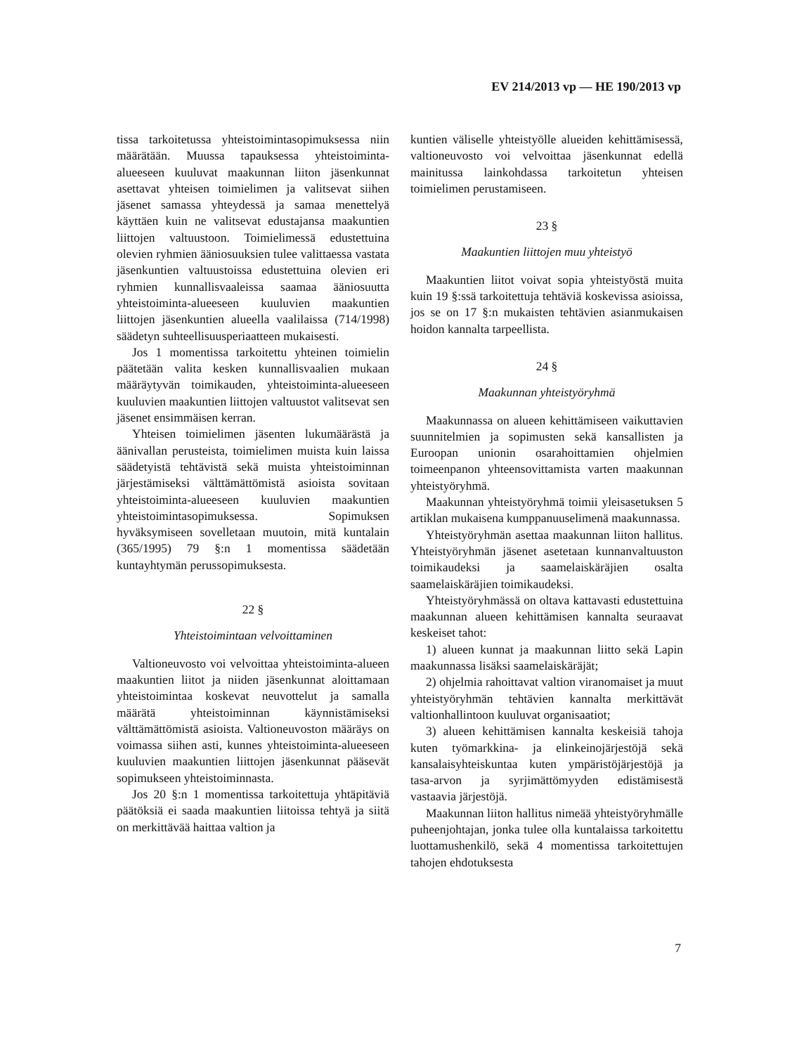EV 214/2013 vp — HE 190/2013 vp
tissa tarkoitetussa yhteistoimintasopimuksessa niin määrätään. Muussa tapauksessa yhteistoiminta-alueeseen kuuluvat maakunnan liiton jäsenkunnat asettavat yhteisen toimielimen ja valitsevat siihen jäsenet samassa yhteydessä ja samaa menettelyä käyttäen kuin ne valitsevat edustajansa maakuntien liittojen valtuustoon. Toimielimessä edustettuina olevien ryhmien ääniosuuksien tulee valittaessa vastata jäsenkuntien valtuustoissa edustettuina olevien eri ryhmien kunnallisvaaleissa saamaa ääniosuutta yhteistoiminta-alueeseen kuuluvien maakuntien liittojen jäsenkuntien alueella vaalilaissa (714/1998) säädetyn suhteellisuusperiaatteen mukaisesti.
Jos 1 momentissa tarkoitettu yhteinen toimielin päätetään valita kesken kunnallisvaalien mukaan määräytyvän toimikauden, yhteistoiminta-alueeseen kuuluvien maakuntien liittojen valtuustot valitsevat sen jäsenet ensimmäisen kerran.
Yhteisen toimielimen jäsenten lukumäärästä ja äänivallan perusteista, toimielimen muista kuin laissa säädetyistä tehtävistä sekä muista yhteistoiminnan järjestämiseksi välttämättömistä asioista sovitaan yhteistoiminta-alueeseen kuuluvien maakuntien yhteistoimintasopimuksessa. Sopimuksen hyväksymiseen sovelletaan muutoin, mitä kuntalain (365/1995) 79 §:n 1 momentissa säädetään kuntayhtymän perussopimuksesta.
22 §
Yhteistoimintaan velvoittaminen
Valtioneuvosto voi velvoittaa yhteistoiminta-alueen maakuntien liitot ja niiden jäsenkunnat aloittamaan yhteistoimintaa koskevat neuvottelut ja samalla määrätä yhteistoiminnan käynnistämiseksi välttämättömistä asioista. Valtioneuvoston määräys on voimassa siihen asti, kunnes yhteistoiminta-alueeseen kuuluvien maakuntien liittojen jäsenkunnat pääsevät sopimukseen yhteistoiminnasta.
Jos 20 §:n 1 momentissa tarkoitettuja yhtäpitäviä päätöksiä ei saada maakuntien liitoissa tehtyä ja siitä on merkittävää haittaa valtion ja
kuntien väliselle yhteistyölle alueiden kehittämisessä, valtioneuvosto voi velvoittaa jäsenkunnat edellä mainitussa lainkohdassa tarkoitetun yhteisen toimielimen perustamiseen.
23 §
Maakuntien liittojen muu yhteistyö
Maakuntien liitot voivat sopia yhteistyöstä muita kuin 19 §:ssä tarkoitettuja tehtäviä koskevissa asioissa, jos se on 17 §:n mukaisten tehtävien asianmukaisen hoidon kannalta tarpeellista.
24 §
Maakunnan yhteistyöryhmä
Maakunnassa on alueen kehittämiseen vaikuttavien suunnitelmien ja sopimusten sekä kansallisten ja Euroopan unionin osarahoittamien ohjelmien toimeenpanon yhteensovittamista varten maakunnan yhteistyöryhmä.
Maakunnan yhteistyöryhmä toimii yleisasetuksen 5 artiklan mukaisena kumppanuuselimenä maakunnassa.
Yhteistyöryhmän asettaa maakunnan liiton hallitus. Yhteistyöryhmän jäsenet asetetaan kunnanvaltuuston toimikaudeksi ja saamelaiskäräjien osalta saamelaiskäräjien toimikaudeksi.
Yhteistyöryhmässä on oltava kattavasti edustettuina maakunnan alueen kehittämisen kannalta seuraavat keskeiset tahot:
1) alueen kunnat ja maakunnan liitto sekä Lapin maakunnassa lisäksi saamelaiskäräjät;
2) ohjelmia rahoittavat valtion viranomaiset ja muut yhteistyöryhmän tehtävien kannalta merkittävät valtionhallintoon kuuluvat organisaatiot;
3) alueen kehittämisen kannalta keskeisiä tahoja kuten työmarkkina- ja elinkeinojärjestöjä sekä kansalaisyhteiskuntaa kuten ympäristöjärjestöjä ja tasa-arvon ja syrjimättömyyden edistämisestä vastaavia järjestöjä.
Maakunnan liiton hallitus nimeää yhteistyöryhmälle puheenjohtajan, jonka tulee olla kuntalaissa tarkoitettu luottamushenkilö, sekä 4 momentissa tarkoitettujen tahojen ehdotuksesta
7